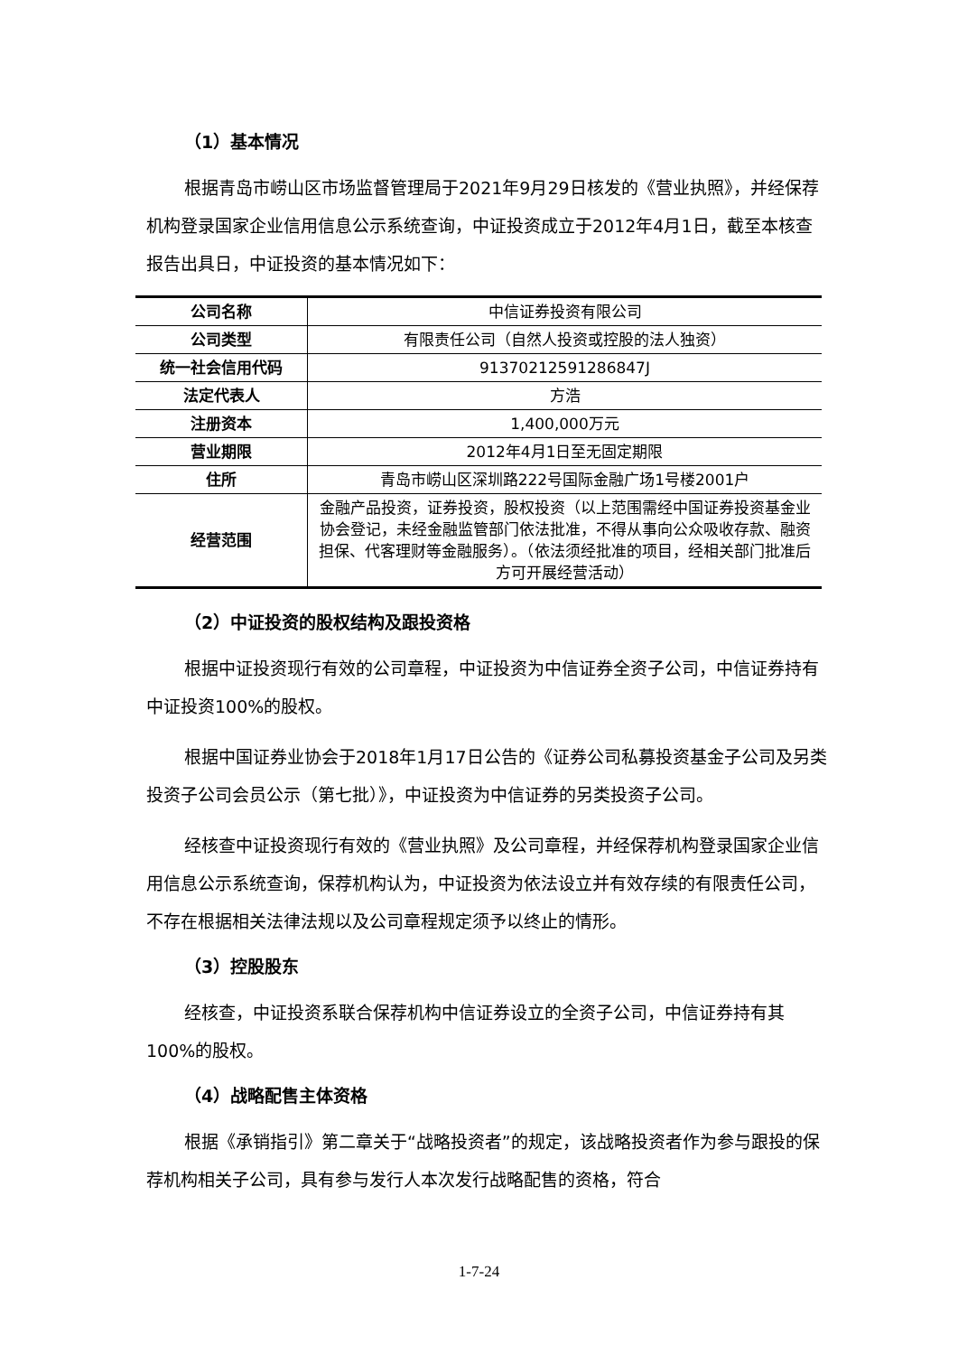（1）基本情况
根据青岛市崂山区市场监督管理局于2021年9月29日核发的《营业执照》，并经保荐机构登录国家企业信用信息公示系统查询，中证投资成立于2012年4月1日，截至本核查报告出具日，中证投资的基本情况如下：
| 公司名称 | 中信证券投资有限公司 |
| 公司类型 | 有限责任公司（自然人投资或控股的法人独资） |
| 统一社会信用代码 | 91370212591286847J |
| 法定代表人 | 方浩 |
| 注册资本 | 1,400,000万元 |
| 营业期限 | 2012年4月1日至无固定期限 |
| 住所 | 青岛市崂山区深圳路222号国际金融广场1号楼2001户 |
| 经营范围 | 金融产品投资，证券投资，股权投资（以上范围需经中国证券投资基金业协会登记，未经金融监管部门依法批准，不得从事向公众吸收存款、融资担保、代客理财等金融服务）。（依法须经批准的项目，经相关部门批准后方可开展经营活动） |
（2）中证投资的股权结构及跟投资格
根据中证投资现行有效的公司章程，中证投资为中信证券全资子公司，中信证券持有中证投资100%的股权。
根据中国证券业协会于2018年1月17日公告的《证券公司私募投资基金子公司及另类投资子公司会员公示（第七批）》，中证投资为中信证券的另类投资子公司。
经核查中证投资现行有效的《营业执照》及公司章程，并经保荐机构登录国家企业信用信息公示系统查询，保荐机构认为，中证投资为依法设立并有效存续的有限责任公司，不存在根据相关法律法规以及公司章程规定须予以终止的情形。
（3）控股股东
经核查，中证投资系联合保荐机构中信证券设立的全资子公司，中信证券持有其100%的股权。
（4）战略配售主体资格
根据《承销指引》第二章关于“战略投资者”的规定，该战略投资者作为参与跟投的保荐机构相关子公司，具有参与发行人本次发行战略配售的资格，符合
1-7-24